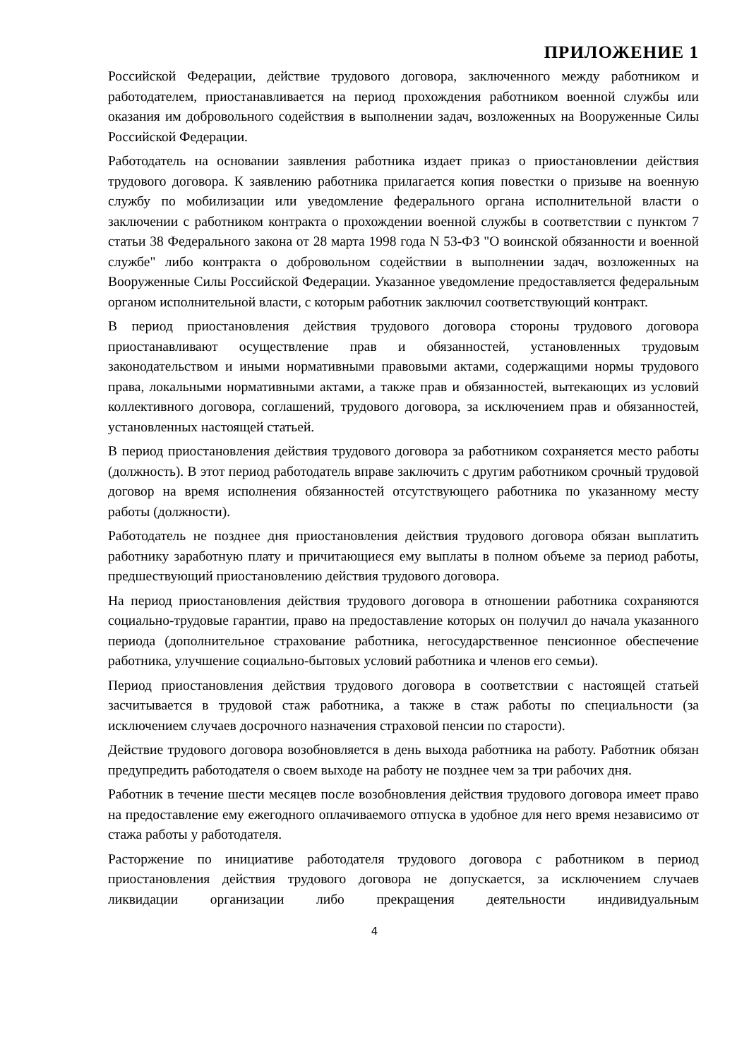ПРИЛОЖЕНИЕ 1
Российской Федерации, действие трудового договора, заключенного между работником и работодателем, приостанавливается на период прохождения работником военной службы или оказания им добровольного содействия в выполнении задач, возложенных на Вооруженные Силы Российской Федерации.
Работодатель на основании заявления работника издает приказ о приостановлении действия трудового договора. К заявлению работника прилагается копия повестки о призыве на военную службу по мобилизации или уведомление федерального органа исполнительной власти о заключении с работником контракта о прохождении военной службы в соответствии с пунктом 7 статьи 38 Федерального закона от 28 марта 1998 года N 53-ФЗ "О воинской обязанности и военной службе" либо контракта о добровольном содействии в выполнении задач, возложенных на Вооруженные Силы Российской Федерации. Указанное уведомление предоставляется федеральным органом исполнительной власти, с которым работник заключил соответствующий контракт.
В период приостановления действия трудового договора стороны трудового договора приостанавливают осуществление прав и обязанностей, установленных трудовым законодательством и иными нормативными правовыми актами, содержащими нормы трудового права, локальными нормативными актами, а также прав и обязанностей, вытекающих из условий коллективного договора, соглашений, трудового договора, за исключением прав и обязанностей, установленных настоящей статьей.
В период приостановления действия трудового договора за работником сохраняется место работы (должность). В этот период работодатель вправе заключить с другим работником срочный трудовой договор на время исполнения обязанностей отсутствующего работника по указанному месту работы (должности).
Работодатель не позднее дня приостановления действия трудового договора обязан выплатить работнику заработную плату и причитающиеся ему выплаты в полном объеме за период работы, предшествующий приостановлению действия трудового договора.
На период приостановления действия трудового договора в отношении работника сохраняются социально-трудовые гарантии, право на предоставление которых он получил до начала указанного периода (дополнительное страхование работника, негосударственное пенсионное обеспечение работника, улучшение социально-бытовых условий работника и членов его семьи).
Период приостановления действия трудового договора в соответствии с настоящей статьей засчитывается в трудовой стаж работника, а также в стаж работы по специальности (за исключением случаев досрочного назначения страховой пенсии по старости).
Действие трудового договора возобновляется в день выхода работника на работу. Работник обязан предупредить работодателя о своем выходе на работу не позднее чем за три рабочих дня.
Работник в течение шести месяцев после возобновления действия трудового договора имеет право на предоставление ему ежегодного оплачиваемого отпуска в удобное для него время независимо от стажа работы у работодателя.
Расторжение по инициативе работодателя трудового договора с работником в период приостановления действия трудового договора не допускается, за исключением случаев ликвидации организации либо прекращения деятельности индивидуальным
4